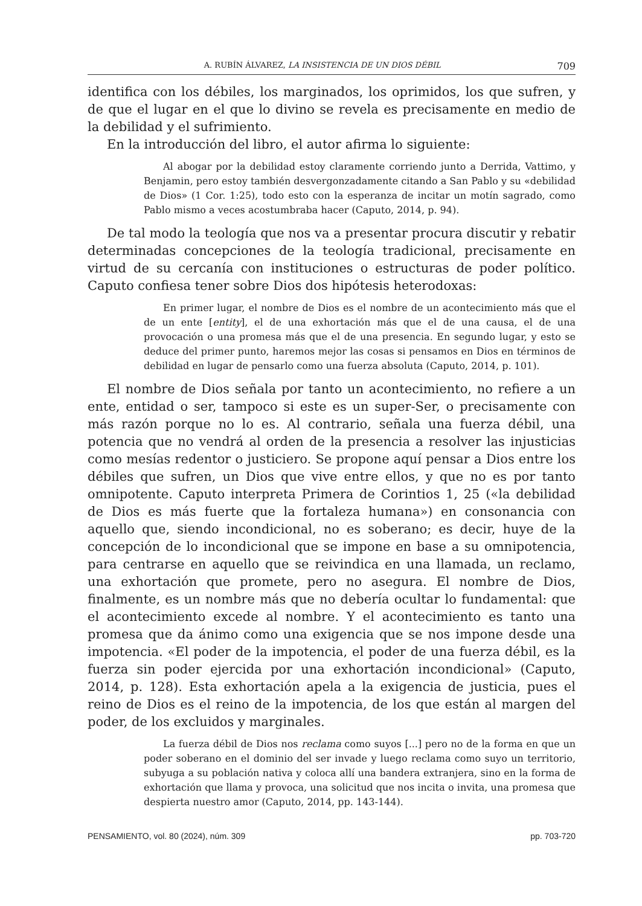A. RUBÍN ÁLVAREZ, LA INSISTENCIA DE UN DIOS DÉBIL 709
identifica con los débiles, los marginados, los oprimidos, los que sufren, y de que el lugar en el que lo divino se revela es precisamente en medio de la debilidad y el sufrimiento.
En la introducción del libro, el autor afirma lo siguiente:
Al abogar por la debilidad estoy claramente corriendo junto a Derrida, Vattimo, y Benjamin, pero estoy también desvergonzadamente citando a San Pablo y su «debilidad de Dios» (1 Cor. 1:25), todo esto con la esperanza de incitar un motín sagrado, como Pablo mismo a veces acostumbraba hacer (Caputo, 2014, p. 94).
De tal modo la teología que nos va a presentar procura discutir y rebatir determinadas concepciones de la teología tradicional, precisamente en virtud de su cercanía con instituciones o estructuras de poder político. Caputo confiesa tener sobre Dios dos hipótesis heterodoxas:
En primer lugar, el nombre de Dios es el nombre de un acontecimiento más que el de un ente [entity], el de una exhortación más que el de una causa, el de una provocación o una promesa más que el de una presencia. En segundo lugar, y esto se deduce del primer punto, haremos mejor las cosas si pensamos en Dios en términos de debilidad en lugar de pensarlo como una fuerza absoluta (Caputo, 2014, p. 101).
El nombre de Dios señala por tanto un acontecimiento, no refiere a un ente, entidad o ser, tampoco si este es un super-Ser, o precisamente con más razón porque no lo es. Al contrario, señala una fuerza débil, una potencia que no vendrá al orden de la presencia a resolver las injusticias como mesías redentor o justiciero. Se propone aquí pensar a Dios entre los débiles que sufren, un Dios que vive entre ellos, y que no es por tanto omnipotente. Caputo interpreta Primera de Corintios 1, 25 («la debilidad de Dios es más fuerte que la fortaleza humana») en consonancia con aquello que, siendo incondicional, no es soberano; es decir, huye de la concepción de lo incondicional que se impone en base a su omnipotencia, para centrarse en aquello que se reivindica en una llamada, un reclamo, una exhortación que promete, pero no asegura. El nombre de Dios, finalmente, es un nombre más que no debería ocultar lo fundamental: que el acontecimiento excede al nombre. Y el acontecimiento es tanto una promesa que da ánimo como una exigencia que se nos impone desde una impotencia. «El poder de la impotencia, el poder de una fuerza débil, es la fuerza sin poder ejercida por una exhortación incondicional» (Caputo, 2014, p. 128). Esta exhortación apela a la exigencia de justicia, pues el reino de Dios es el reino de la impotencia, de los que están al margen del poder, de los excluidos y marginales.
La fuerza débil de Dios nos reclama como suyos [...] pero no de la forma en que un poder soberano en el dominio del ser invade y luego reclama como suyo un territorio, subyuga a su población nativa y coloca allí una bandera extranjera, sino en la forma de exhortación que llama y provoca, una solicitud que nos incita o invita, una promesa que despierta nuestro amor (Caputo, 2014, pp. 143-144).
PENSAMIENTO, vol. 80 (2024), núm. 309 pp. 703-720